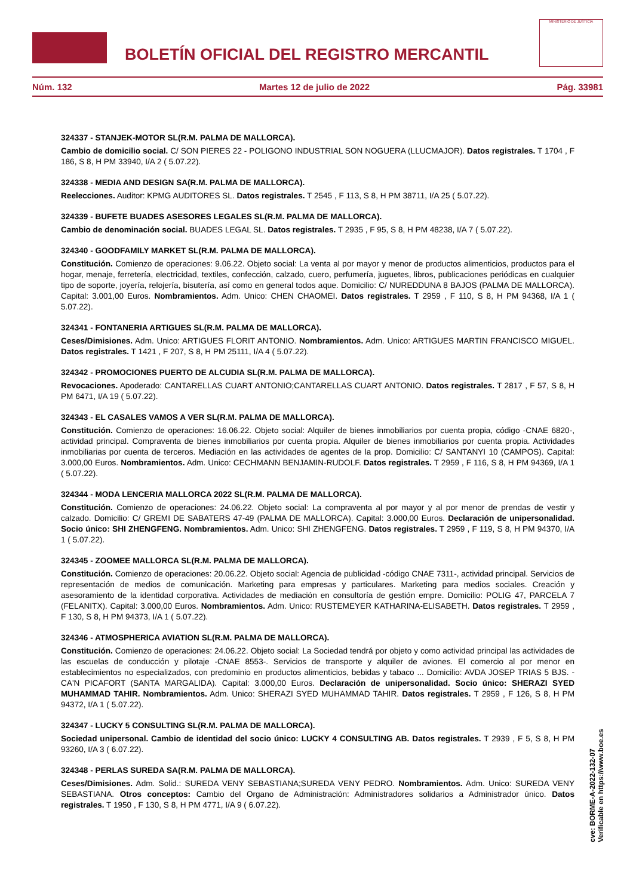BOLETÍN OFICIAL DEL REGISTRO MERCANTIL
MINISTERIO DE JUSTICIA
Núm. 132 Martes 12 de julio de 2022 Pág. 33981
324337 - STANJEK-MOTOR SL(R.M. PALMA DE MALLORCA).
Cambio de domicilio social. C/ SON PIERES 22 - POLIGONO INDUSTRIAL SON NOGUERA (LLUCMAJOR). Datos registrales. T 1704 , F 186, S 8, H PM 33940, I/A 2 ( 5.07.22).
324338 - MEDIA AND DESIGN SA(R.M. PALMA DE MALLORCA).
Reelecciones. Auditor: KPMG AUDITORES SL. Datos registrales. T 2545 , F 113, S 8, H PM 38711, I/A 25 ( 5.07.22).
324339 - BUFETE BUADES ASESORES LEGALES SL(R.M. PALMA DE MALLORCA).
Cambio de denominación social. BUADES LEGAL SL. Datos registrales. T 2935 , F 95, S 8, H PM 48238, I/A 7 ( 5.07.22).
324340 - GOODFAMILY MARKET SL(R.M. PALMA DE MALLORCA).
Constitución. Comienzo de operaciones: 9.06.22. Objeto social: La venta al por mayor y menor de productos alimenticios, productos para el hogar, menaje, ferretería, electricidad, textiles, confección, calzado, cuero, perfumería, juguetes, libros, publicaciones periódicas en cualquier tipo de soporte, joyería, relojería, bisutería, así como en general todos aque. Domicilio: C/ NUREDDUNA 8 BAJOS (PALMA DE MALLORCA). Capital: 3.001,00 Euros. Nombramientos. Adm. Unico: CHEN CHAOMEI. Datos registrales. T 2959 , F 110, S 8, H PM 94368, I/A 1 ( 5.07.22).
324341 - FONTANERIA ARTIGUES SL(R.M. PALMA DE MALLORCA).
Ceses/Dimisiones. Adm. Unico: ARTIGUES FLORIT ANTONIO. Nombramientos. Adm. Unico: ARTIGUES MARTIN FRANCISCO MIGUEL. Datos registrales. T 1421 , F 207, S 8, H PM 25111, I/A 4 ( 5.07.22).
324342 - PROMOCIONES PUERTO DE ALCUDIA SL(R.M. PALMA DE MALLORCA).
Revocaciones. Apoderado: CANTARELLAS CUART ANTONIO;CANTARELLAS CUART ANTONIO. Datos registrales. T 2817 , F 57, S 8, H PM 6471, I/A 19 ( 5.07.22).
324343 - EL CASALES VAMOS A VER SL(R.M. PALMA DE MALLORCA).
Constitución. Comienzo de operaciones: 16.06.22. Objeto social: Alquiler de bienes inmobiliarios por cuenta propia, código -CNAE 6820-, actividad principal. Compraventa de bienes inmobiliarios por cuenta propia. Alquiler de bienes inmobiliarios por cuenta propia. Actividades inmobiliarias por cuenta de terceros. Mediación en las actividades de agentes de la prop. Domicilio: C/ SANTANYI 10 (CAMPOS). Capital: 3.000,00 Euros. Nombramientos. Adm. Unico: CECHMANN BENJAMIN-RUDOLF. Datos registrales. T 2959 , F 116, S 8, H PM 94369, I/A 1 ( 5.07.22).
324344 - MODA LENCERIA MALLORCA 2022 SL(R.M. PALMA DE MALLORCA).
Constitución. Comienzo de operaciones: 24.06.22. Objeto social: La compraventa al por mayor y al por menor de prendas de vestir y calzado. Domicilio: C/ GREMI DE SABATERS 47-49 (PALMA DE MALLORCA). Capital: 3.000,00 Euros. Declaración de unipersonalidad. Socio único: SHI ZHENGFENG. Nombramientos. Adm. Unico: SHI ZHENGFENG. Datos registrales. T 2959 , F 119, S 8, H PM 94370, I/A 1 ( 5.07.22).
324345 - ZOOMEE MALLORCA SL(R.M. PALMA DE MALLORCA).
Constitución. Comienzo de operaciones: 20.06.22. Objeto social: Agencia de publicidad -código CNAE 7311-, actividad principal. Servicios de representación de medios de comunicación. Marketing para empresas y particulares. Marketing para medios sociales. Creación y asesoramiento de la identidad corporativa. Actividades de mediación en consultoría de gestión empre. Domicilio: POLIG 47, PARCELA 7 (FELANITX). Capital: 3.000,00 Euros. Nombramientos. Adm. Unico: RUSTEMEYER KATHARINA-ELISABETH. Datos registrales. T 2959 , F 130, S 8, H PM 94373, I/A 1 ( 5.07.22).
324346 - ATMOSPHERICA AVIATION SL(R.M. PALMA DE MALLORCA).
Constitución. Comienzo de operaciones: 24.06.22. Objeto social: La Sociedad tendrá por objeto y como actividad principal las actividades de las escuelas de conducción y pilotaje -CNAE 8553-. Servicios de transporte y alquiler de aviones. El comercio al por menor en establecimientos no especializados, con predominio en productos alimenticios, bebidas y tabaco ... Domicilio: AVDA JOSEP TRIAS 5 BJS. - CA'N PICAFORT (SANTA MARGALIDA). Capital: 3.000,00 Euros. Declaración de unipersonalidad. Socio único: SHERAZI SYED MUHAMMAD TAHIR. Nombramientos. Adm. Unico: SHERAZI SYED MUHAMMAD TAHIR. Datos registrales. T 2959 , F 126, S 8, H PM 94372, I/A 1 ( 5.07.22).
324347 - LUCKY 5 CONSULTING SL(R.M. PALMA DE MALLORCA).
Sociedad unipersonal. Cambio de identidad del socio único: LUCKY 4 CONSULTING AB. Datos registrales. T 2939 , F 5, S 8, H PM 93260, I/A 3 ( 6.07.22).
324348 - PERLAS SUREDA SA(R.M. PALMA DE MALLORCA).
Ceses/Dimisiones. Adm. Solid.: SUREDA VENY SEBASTIANA;SUREDA VENY PEDRO. Nombramientos. Adm. Unico: SUREDA VENY SEBASTIANA. Otros conceptos: Cambio del Organo de Administración: Administradores solidarios a Administrador único. Datos registrales. T 1950 , F 130, S 8, H PM 4771, I/A 9 ( 6.07.22).
cve: BORME-A-2022-132-07
Verificable en https://www.boe.es